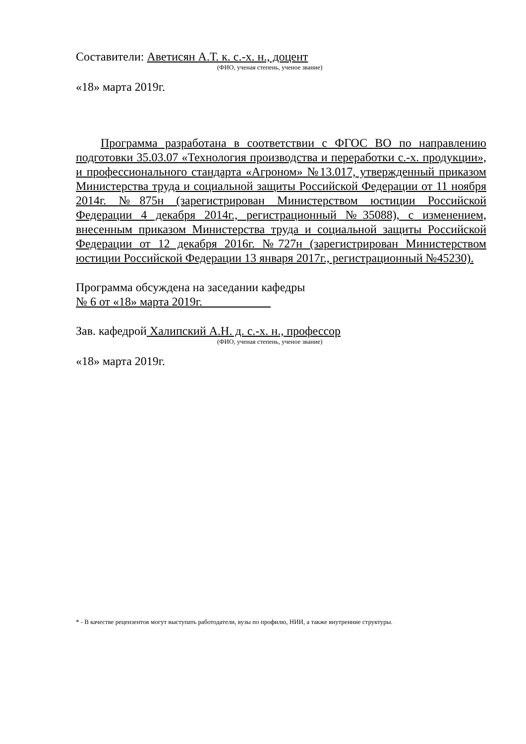Составители: Аветисян А.Т. к. с.-х. н., доцент
(ФИО, ученая степень, ученое звание)
«18» марта 2019г.
Программа разработана в соответствии с ФГОС ВО по направлению подготовки 35.03.07 «Технология производства и переработки с.-х. продукции», и профессионального стандарта «Агроном» №13.017, утвержденный приказом Министерства труда и социальной защиты Российской Федерации от 11 ноября 2014г. №875н (зарегистрирован Министерством юстиции Российской Федерации 4 декабря 2014г., регистрационный №35088), с изменением, внесенным приказом Министерства труда и социальной защиты Российской Федерации от 12 декабря 2016г. №727н (зарегистрирован Министерством юстиции Российской Федерации 13 января 2017г., регистрационный №45230).
Программа обсуждена на заседании кафедры
№ 6 от «18» марта 2019г.
Зав. кафедрой Халипский А.Н. д. с.-х. н., профессор
(ФИО, ученая степень, ученое звание)
«18» марта 2019г.
* - В качестве рецензентов могут выступать работодатели, вузы по профилю, НИИ, а также внутренние структуры.